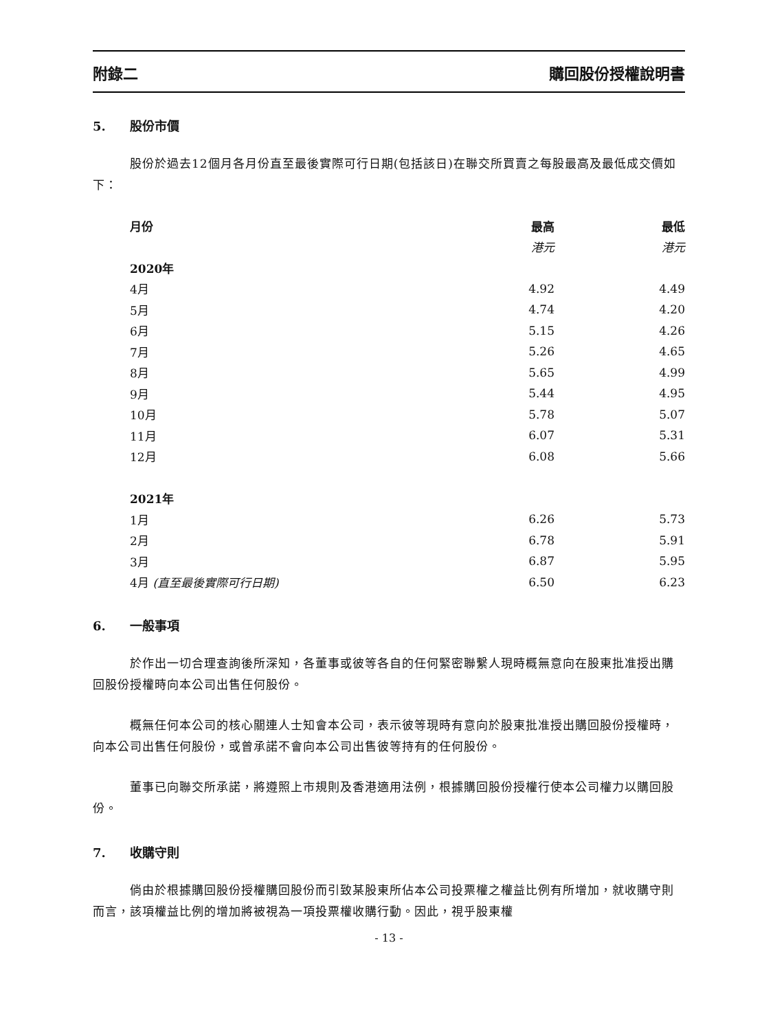附錄二 購回股份授權說明書
5. 股份市價
股份於過去12個月各月份直至最後實際可行日期(包括該日)在聯交所買賣之每股最高及最低成交價如下：
| 月份 | 最高 | 最低 |
| --- | --- | --- |
| | 港元 | 港元 |
| 2020年 | | |
| 4月 | 4.92 | 4.49 |
| 5月 | 4.74 | 4.20 |
| 6月 | 5.15 | 4.26 |
| 7月 | 5.26 | 4.65 |
| 8月 | 5.65 | 4.99 |
| 9月 | 5.44 | 4.95 |
| 10月 | 5.78 | 5.07 |
| 11月 | 6.07 | 5.31 |
| 12月 | 6.08 | 5.66 |
| 2021年 | | |
| 1月 | 6.26 | 5.73 |
| 2月 | 6.78 | 5.91 |
| 3月 | 6.87 | 5.95 |
| 4月 (直至最後實際可行日期) | 6.50 | 6.23 |
6. 一般事項
於作出一切合理查詢後所深知，各董事或彼等各自的任何緊密聯繫人現時概無意向在股東批准授出購回股份授權時向本公司出售任何股份。
概無任何本公司的核心關連人士知會本公司，表示彼等現時有意向於股東批准授出購回股份授權時，向本公司出售任何股份，或曾承諾不會向本公司出售彼等持有的任何股份。
董事已向聯交所承諾，將遵照上市規則及香港適用法例，根據購回股份授權行使本公司權力以購回股份。
7. 收購守則
倘由於根據購回股份授權購回股份而引致某股東所佔本公司投票權之權益比例有所增加，就收購守則而言，該項權益比例的增加將被視為一項投票權收購行動。因此，視乎股東權
- 13 -